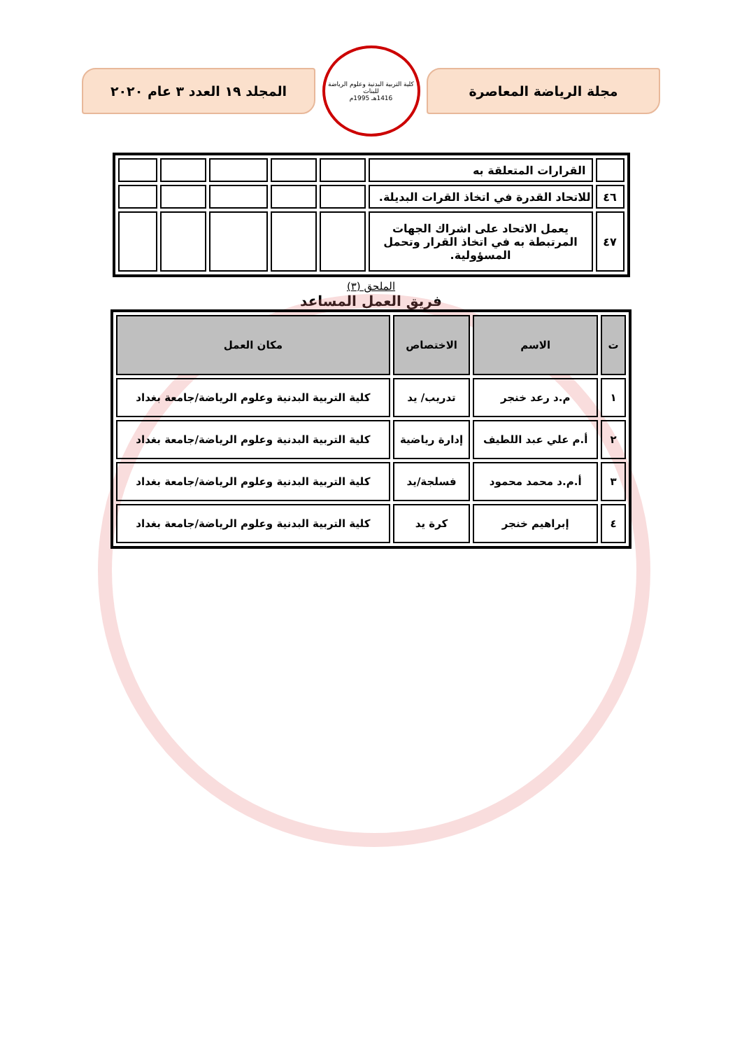مجلة الرياضة المعاصرة
كلية التربية البدنية وعلوم الرياضة للبنات
1416هـ 1995م
المجلد ١٩ العدد ٣ عام ٢٠٢٠
| | القرارات المتعلقة به | | | | | |
| ٤٦ | للاتحاد القدرة في اتخاذ القرات البديلة. | | | | | |
| ٤٧ | يعمل الاتحاد على اشراك الجهات المرتبطة به في اتخاذ القرار وتحمل المسؤولية. | | | | | |
الملحق (٣)
فريق العمل المساعد
| ت | الاسم | الاختصاص | مكان العمل |
| --- | --- | --- | --- |
| ١ | م.د رعد خنجر | تدريب/ يد | كلية التربية البدنية وعلوم الرياضة/جامعة بغداد |
| ٢ | أ.م علي عبد اللطيف | إدارة رياضية | كلية التربية البدنية وعلوم الرياضة/جامعة بغداد |
| ٣ | أ.م.د محمد محمود | فسلجة/يد | كلية التربية البدنية وعلوم الرياضة/جامعة بغداد |
| ٤ | إبراهيم خنجر | كرة يد | كلية التربية البدنية وعلوم الرياضة/جامعة بغداد |